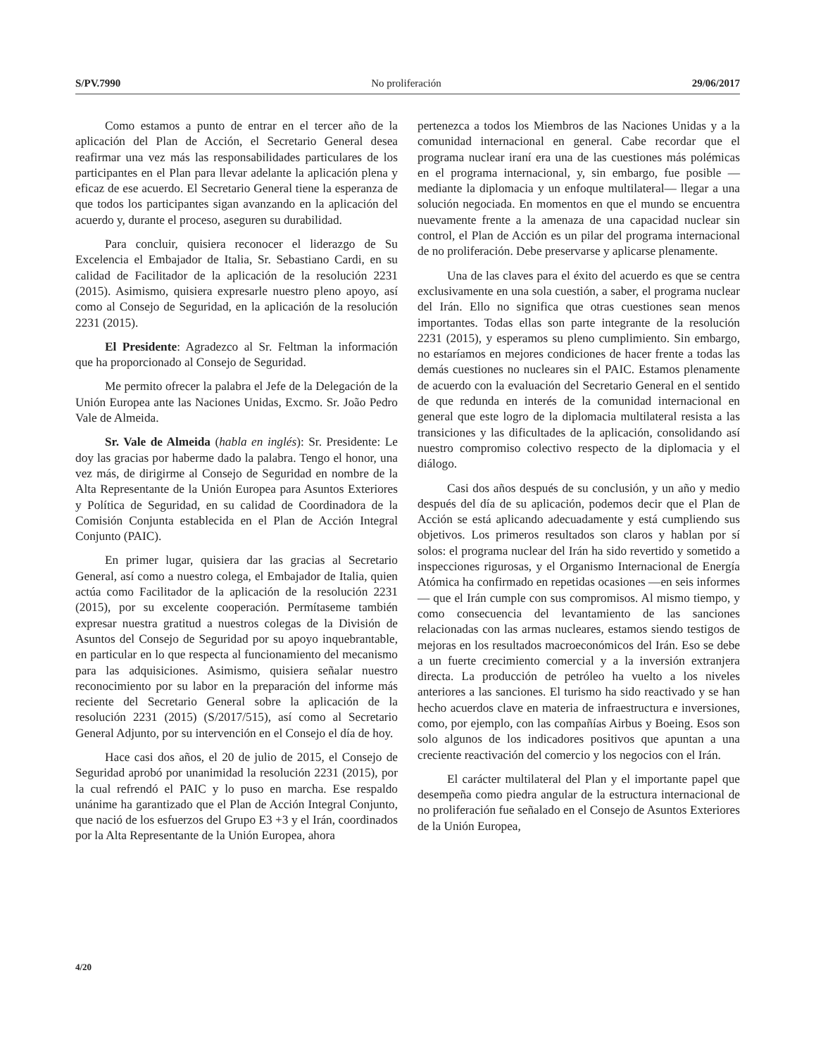S/PV.7990 No proliferación 29/06/2017
Como estamos a punto de entrar en el tercer año de la aplicación del Plan de Acción, el Secretario General desea reafirmar una vez más las responsabilidades particulares de los participantes en el Plan para llevar adelante la aplicación plena y eficaz de ese acuerdo. El Secretario General tiene la esperanza de que todos los participantes sigan avanzando en la aplicación del acuerdo y, durante el proceso, aseguren su durabilidad.
Para concluir, quisiera reconocer el liderazgo de Su Excelencia el Embajador de Italia, Sr. Sebastiano Cardi, en su calidad de Facilitador de la aplicación de la resolución 2231 (2015). Asimismo, quisiera expresarle nuestro pleno apoyo, así como al Consejo de Seguridad, en la aplicación de la resolución 2231 (2015).
El Presidente: Agradezco al Sr. Feltman la información que ha proporcionado al Consejo de Seguridad.
Me permito ofrecer la palabra el Jefe de la Delegación de la Unión Europea ante las Naciones Unidas, Excmo. Sr. João Pedro Vale de Almeida.
Sr. Vale de Almeida (habla en inglés): Sr. Presidente: Le doy las gracias por haberme dado la palabra. Tengo el honor, una vez más, de dirigirme al Consejo de Seguridad en nombre de la Alta Representante de la Unión Europea para Asuntos Exteriores y Política de Seguridad, en su calidad de Coordinadora de la Comisión Conjunta establecida en el Plan de Acción Integral Conjunto (PAIC).
En primer lugar, quisiera dar las gracias al Secretario General, así como a nuestro colega, el Embajador de Italia, quien actúa como Facilitador de la aplicación de la resolución 2231 (2015), por su excelente cooperación. Permítaseme también expresar nuestra gratitud a nuestros colegas de la División de Asuntos del Consejo de Seguridad por su apoyo inquebrantable, en particular en lo que respecta al funcionamiento del mecanismo para las adquisiciones. Asimismo, quisiera señalar nuestro reconocimiento por su labor en la preparación del informe más reciente del Secretario General sobre la aplicación de la resolución 2231 (2015) (S/2017/515), así como al Secretario General Adjunto, por su intervención en el Consejo el día de hoy.
Hace casi dos años, el 20 de julio de 2015, el Consejo de Seguridad aprobó por unanimidad la resolución 2231 (2015), por la cual refrendó el PAIC y lo puso en marcha. Ese respaldo unánime ha garantizado que el Plan de Acción Integral Conjunto, que nació de los esfuerzos del Grupo E3 +3 y el Irán, coordinados por la Alta Representante de la Unión Europea, ahora
pertenezca a todos los Miembros de las Naciones Unidas y a la comunidad internacional en general. Cabe recordar que el programa nuclear iraní era una de las cuestiones más polémicas en el programa internacional, y, sin embargo, fue posible —mediante la diplomacia y un enfoque multilateral— llegar a una solución negociada. En momentos en que el mundo se encuentra nuevamente frente a la amenaza de una capacidad nuclear sin control, el Plan de Acción es un pilar del programa internacional de no proliferación. Debe preservarse y aplicarse plenamente.
Una de las claves para el éxito del acuerdo es que se centra exclusivamente en una sola cuestión, a saber, el programa nuclear del Irán. Ello no significa que otras cuestiones sean menos importantes. Todas ellas son parte integrante de la resolución 2231 (2015), y esperamos su pleno cumplimiento. Sin embargo, no estaríamos en mejores condiciones de hacer frente a todas las demás cuestiones no nucleares sin el PAIC. Estamos plenamente de acuerdo con la evaluación del Secretario General en el sentido de que redunda en interés de la comunidad internacional en general que este logro de la diplomacia multilateral resista a las transiciones y las dificultades de la aplicación, consolidando así nuestro compromiso colectivo respecto de la diplomacia y el diálogo.
Casi dos años después de su conclusión, y un año y medio después del día de su aplicación, podemos decir que el Plan de Acción se está aplicando adecuadamente y está cumpliendo sus objetivos. Los primeros resultados son claros y hablan por sí solos: el programa nuclear del Irán ha sido revertido y sometido a inspecciones rigurosas, y el Organismo Internacional de Energía Atómica ha confirmado en repetidas ocasiones —en seis informes— que el Irán cumple con sus compromisos. Al mismo tiempo, y como consecuencia del levantamiento de las sanciones relacionadas con las armas nucleares, estamos siendo testigos de mejoras en los resultados macroeconómicos del Irán. Eso se debe a un fuerte crecimiento comercial y a la inversión extranjera directa. La producción de petróleo ha vuelto a los niveles anteriores a las sanciones. El turismo ha sido reactivado y se han hecho acuerdos clave en materia de infraestructura e inversiones, como, por ejemplo, con las compañías Airbus y Boeing. Esos son solo algunos de los indicadores positivos que apuntan a una creciente reactivación del comercio y los negocios con el Irán.
El carácter multilateral del Plan y el importante papel que desempeña como piedra angular de la estructura internacional de no proliferación fue señalado en el Consejo de Asuntos Exteriores de la Unión Europea,
4/20